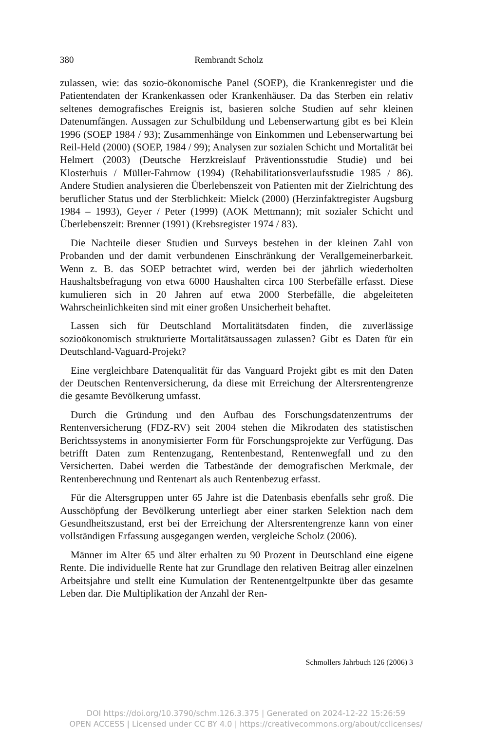380 Rembrandt Scholz
zulassen, wie: das sozio-ökonomische Panel (SOEP), die Krankenregister und die Patientendaten der Krankenkassen oder Krankenhäuser. Da das Sterben ein relativ seltenes demografisches Ereignis ist, basieren solche Studien auf sehr kleinen Datenumfängen. Aussagen zur Schulbildung und Lebenserwartung gibt es bei Klein 1996 (SOEP 1984 / 93); Zusammenhänge von Einkommen und Lebenserwartung bei Reil-Held (2000) (SOEP, 1984 / 99); Analysen zur sozialen Schicht und Mortalität bei Helmert (2003) (Deutsche Herzkreislauf Präventionsstudie Studie) und bei Klosterhuis / Müller-Fahrnow (1994) (Rehabilitationsverlaufsstudie 1985 / 86). Andere Studien analysieren die Überlebenszeit von Patienten mit der Zielrichtung des beruflicher Status und der Sterblichkeit: Mielck (2000) (Herzinfaktregister Augsburg 1984 – 1993), Geyer / Peter (1999) (AOK Mettmann); mit sozialer Schicht und Überlebenszeit: Brenner (1991) (Krebsregister 1974 / 83).
Die Nachteile dieser Studien und Surveys bestehen in der kleinen Zahl von Probanden und der damit verbundenen Einschränkung der Verallgemeinerbarkeit. Wenn z. B. das SOEP betrachtet wird, werden bei der jährlich wiederholten Haushaltsbefragung von etwa 6000 Haushalten circa 100 Sterbefälle erfasst. Diese kumulieren sich in 20 Jahren auf etwa 2000 Sterbefälle, die abgeleiteten Wahrscheinlichkeiten sind mit einer großen Unsicherheit behaftet.
Lassen sich für Deutschland Mortalitätsdaten finden, die zuverlässige sozioökonomisch strukturierte Mortalitätsaussagen zulassen? Gibt es Daten für ein Deutschland-Vaguard-Projekt?
Eine vergleichbare Datenqualität für das Vanguard Projekt gibt es mit den Daten der Deutschen Rentenversicherung, da diese mit Erreichung der Altersrentengrenze die gesamte Bevölkerung umfasst.
Durch die Gründung und den Aufbau des Forschungsdatenzentrums der Rentenversicherung (FDZ-RV) seit 2004 stehen die Mikrodaten des statistischen Berichtssystems in anonymisierter Form für Forschungsprojekte zur Verfügung. Das betrifft Daten zum Rentenzugang, Rentenbestand, Rentenwegfall und zu den Versicherten. Dabei werden die Tatbestände der demografischen Merkmale, der Rentenberechnung und Rentenart als auch Rentenbezug erfasst.
Für die Altersgruppen unter 65 Jahre ist die Datenbasis ebenfalls sehr groß. Die Ausschöpfung der Bevölkerung unterliegt aber einer starken Selektion nach dem Gesundheitszustand, erst bei der Erreichung der Altersrentengrenze kann von einer vollständigen Erfassung ausgegangen werden, vergleiche Scholz (2006).
Männer im Alter 65 und älter erhalten zu 90 Prozent in Deutschland eine eigene Rente. Die individuelle Rente hat zur Grundlage den relativen Beitrag aller einzelnen Arbeitsjahre und stellt eine Kumulation der Rentenentgeltpunkte über das gesamte Leben dar. Die Multiplikation der Anzahl der Ren-
Schmollers Jahrbuch 126 (2006) 3
DOI https://doi.org/10.3790/schm.126.3.375 | Generated on 2024-12-22 15:26:59
OPEN ACCESS | Licensed under CC BY 4.0 | https://creativecommons.org/about/cclicenses/